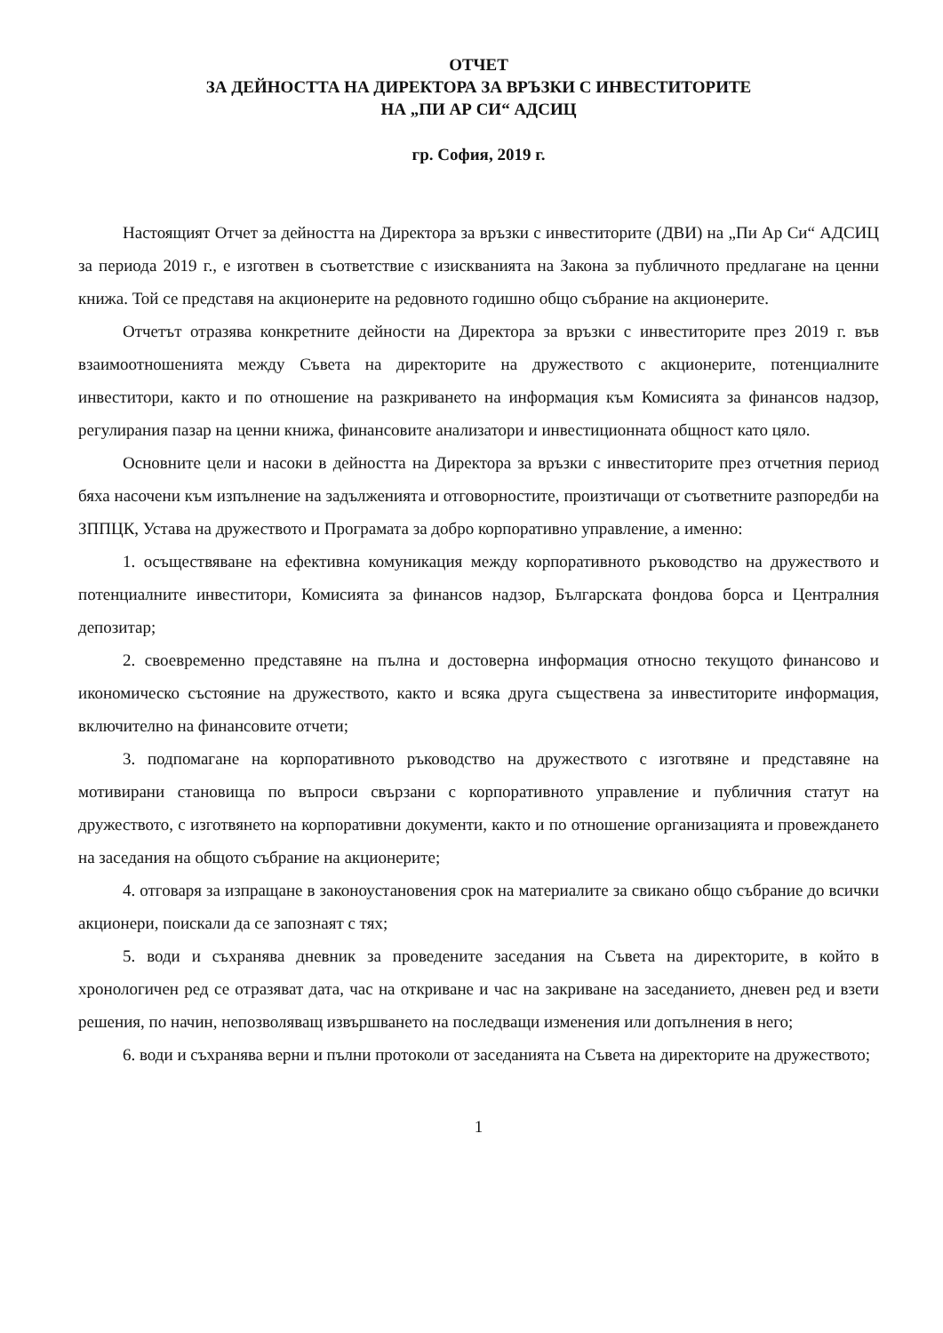ОТЧЕТ
ЗА ДЕЙНОСТТА НА ДИРЕКТОРА ЗА ВРЪЗКИ С ИНВЕСТИТОРИТЕ
НА „ПИ АР СИ“ АДСИЦ
гр. София, 2019 г.
Настоящият Отчет за дейността на Директора за връзки с инвеститорите (ДВИ) на „Пи Ар Си“ АДСИЦ за периода 2019 г., е изготвен в съответствие с изискванията на Закона за публичното предлагане на ценни книжа. Той се представя на акционерите на редовното годишно общо събрание на акционерите.
Отчетът отразява конкретните дейности на Директора за връзки с инвеститорите през 2019 г. във взаимоотношенията между Съвета на директорите на дружеството с акционерите, потенциалните инвеститори, както и по отношение на разкриването на информация към Комисията за финансов надзор, регулирания пазар на ценни книжа, финансовите анализатори и инвестиционната общност като цяло.
Основните цели и насоки в дейността на Директора за връзки с инвеститорите през отчетния период бяха насочени към изпълнение на задълженията и отговорностите, произтичащи от съответните разпоредби на ЗППЦК, Устава на дружеството и Програмата за добро корпоративно управление, а именно:
1. осъществяване на ефективна комуникация между корпоративното ръководство на дружеството и потенциалните инвеститори, Комисията за финансов надзор, Българската фондова борса и Централния депозитар;
2. своевременно представяне на пълна и достоверна информация относно текущото финансово и икономическо състояние на дружеството, както и всяка друга съществена за инвеститорите информация, включително на финансовите отчети;
3. подпомагане на корпоративното ръководство на дружеството с изготвяне и представяне на мотивирани становища по въпроси свързани с корпоративното управление и публичния статут на дружеството, с изготвянето на корпоративни документи, както и по отношение организацията и провеждането на заседания на общото събрание на акционерите;
4. отговаря за изпращане в законоустановения срок на материалите за свикано общо събрание до всички акционери, поискали да се запознаят с тях;
5. води и съхранява дневник за проведените заседания на Съвета на директорите, в който в хронологичен ред се отразяват дата, час на откриване и час на закриване на заседанието, дневен ред и взети решения, по начин, непозволяващ извършването на последващи изменения или допълнения в него;
6. води и съхранява верни и пълни протоколи от заседанията на Съвета на директорите на дружеството;
1